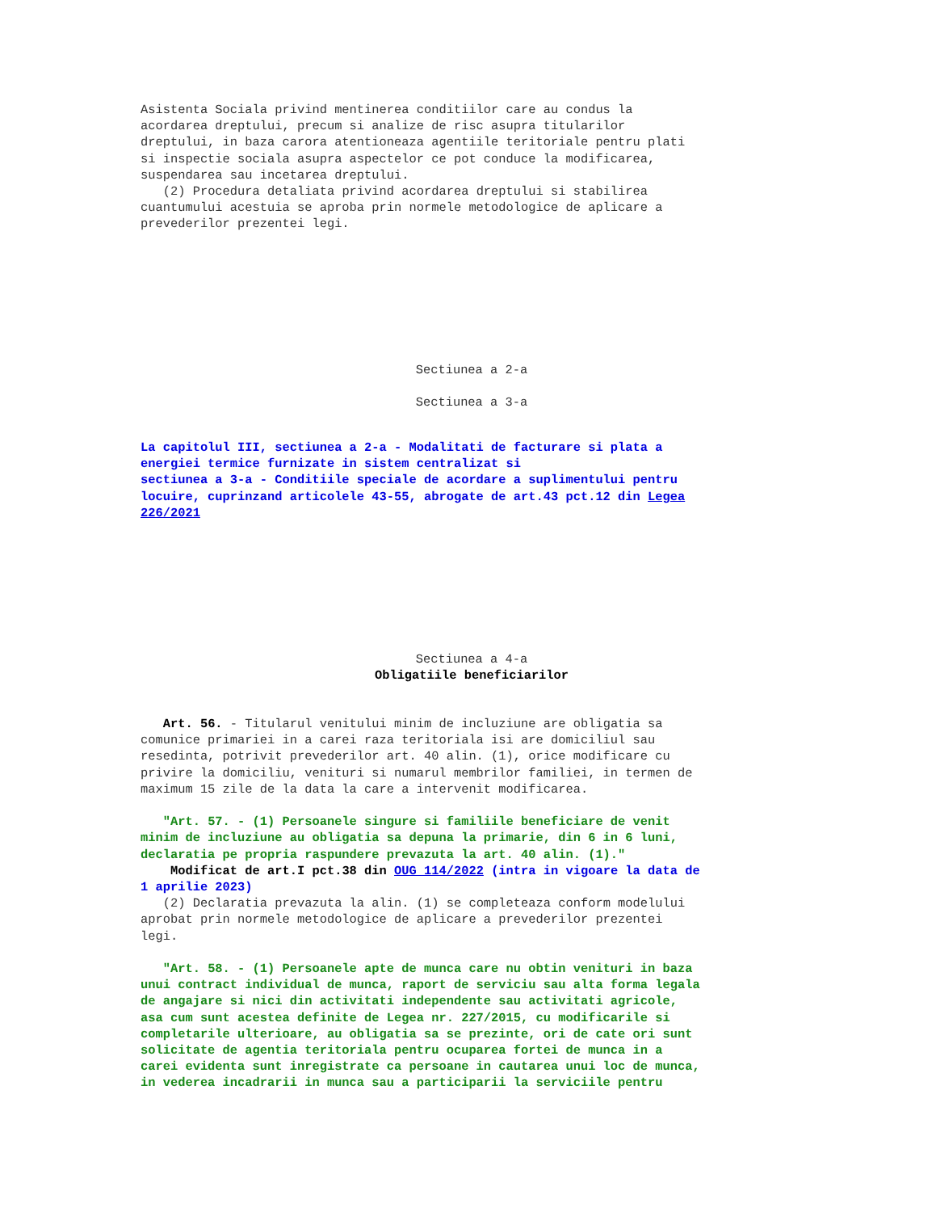Asistenta Sociala privind mentinerea conditiilor care au condus la acordarea dreptului, precum si analize de risc asupra titularilor dreptului, in baza carora atentioneaza agentiile teritoriale pentru plati si inspectie sociala asupra aspectelor ce pot conduce la modificarea, suspendarea sau incetarea dreptului. (2) Procedura detaliata privind acordarea dreptului si stabilirea cuantumului acestuia se aproba prin normele metodologice de aplicare a prevederilor prezentei legi.
Sectiunea a 2-a
Sectiunea a 3-a
La capitolul III, sectiunea a 2-a - Modalitati de facturare si plata a energiei termice furnizate in sistem centralizat si sectiunea a 3-a - Conditiile speciale de acordare a suplimentului pentru locuire, cuprinzand articolele 43-55, abrogate de art.43 pct.12 din Legea 226/2021
Sectiunea a 4-a
Obligatiile beneficiarilor
Art. 56. - Titularul venitului minim de incluziune are obligatia sa comunice primariei in a carei raza teritoriala isi are domiciliul sau resedinta, potrivit prevederilor art. 40 alin. (1), orice modificare cu privire la domiciliu, venituri si numarul membrilor familiei, in termen de maximum 15 zile de la data la care a intervenit modificarea.
"Art. 57. - (1) Persoanele singure si familiile beneficiare de venit minim de incluziune au obligatia sa depuna la primarie, din 6 in 6 luni, declaratia pe propria raspundere prevazuta la art. 40 alin. (1)."
Modificat de art.I pct.38 din OUG 114/2022 (intra in vigoare la data de 1 aprilie 2023)
(2) Declaratia prevazuta la alin. (1) se completeaza conform modelului aprobat prin normele metodologice de aplicare a prevederilor prezentei legi.
"Art. 58. - (1) Persoanele apte de munca care nu obtin venituri in baza unui contract individual de munca, raport de serviciu sau alta forma legala de angajare si nici din activitati independente sau activitati agricole, asa cum sunt acestea definite de Legea nr. 227/2015, cu modificarile si completarile ulterioare, au obligatia sa se prezinte, ori de cate ori sunt solicitate de agentia teritoriala pentru ocuparea fortei de munca in a carei evidenta sunt inregistrate ca persoane in cautarea unui loc de munca, in vederea incadrarii in munca sau a participarii la serviciile pentru